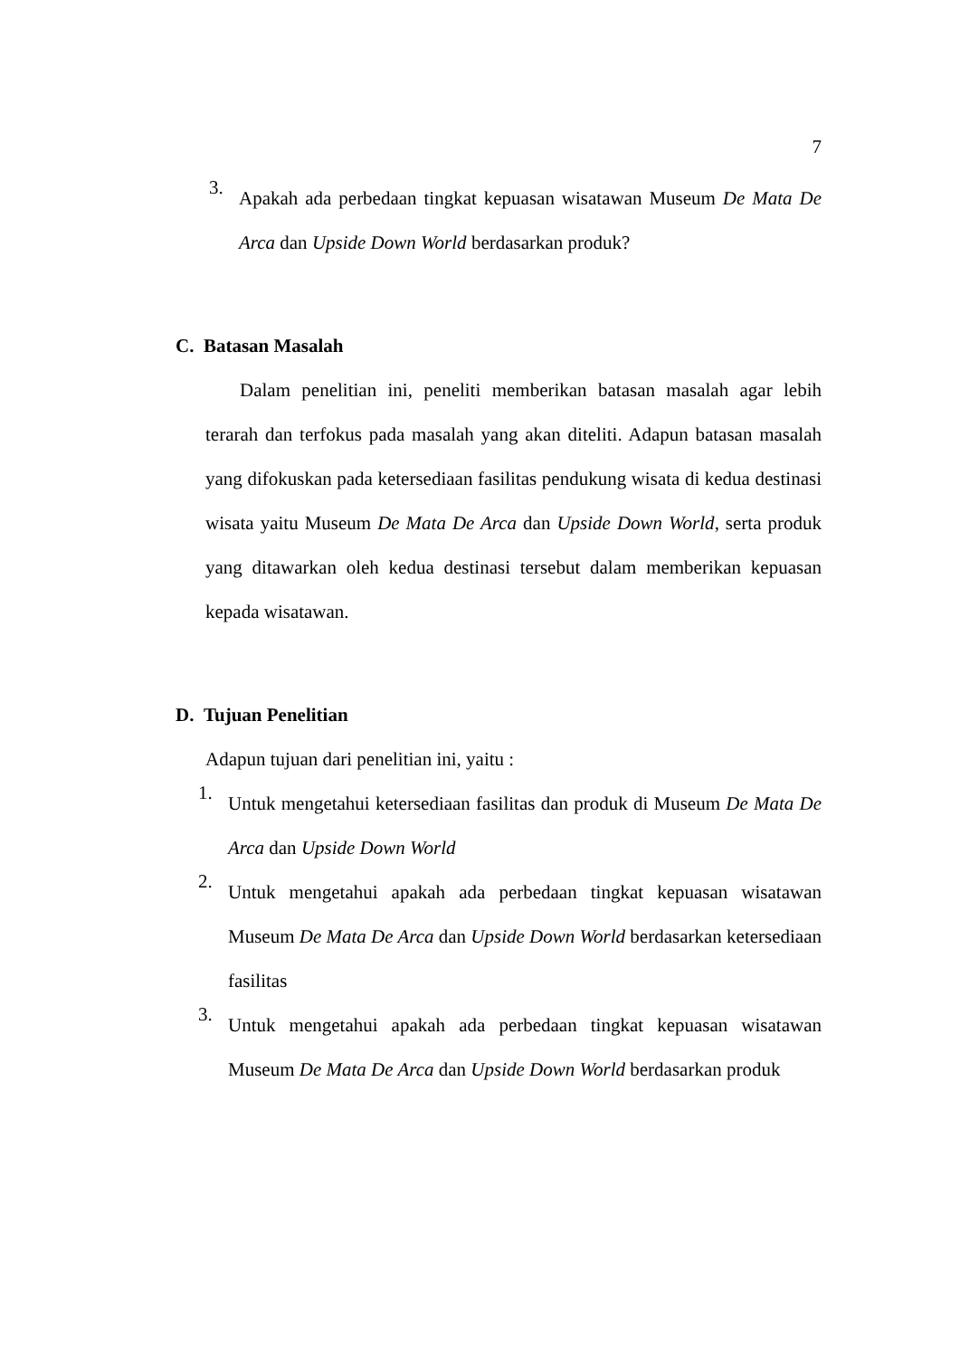7
3.
Apakah ada perbedaan tingkat kepuasan wisatawan Museum De Mata De Arca dan Upside Down World berdasarkan produk?
C. Batasan Masalah
Dalam penelitian ini, peneliti memberikan batasan masalah agar lebih terarah dan terfokus pada masalah yang akan diteliti. Adapun batasan masalah yang difokuskan pada ketersediaan fasilitas pendukung wisata di kedua destinasi wisata yaitu Museum De Mata De Arca dan Upside Down World, serta produk yang ditawarkan oleh kedua destinasi tersebut dalam memberikan kepuasan kepada wisatawan.
D. Tujuan Penelitian
Adapun tujuan dari penelitian ini, yaitu :
1.
Untuk mengetahui ketersediaan fasilitas dan produk di Museum De Mata De Arca dan Upside Down World
2.
Untuk mengetahui apakah ada perbedaan tingkat kepuasan wisatawan Museum De Mata De Arca dan Upside Down World berdasarkan ketersediaan fasilitas
3.
Untuk mengetahui apakah ada perbedaan tingkat kepuasan wisatawan Museum De Mata De Arca dan Upside Down World berdasarkan produk